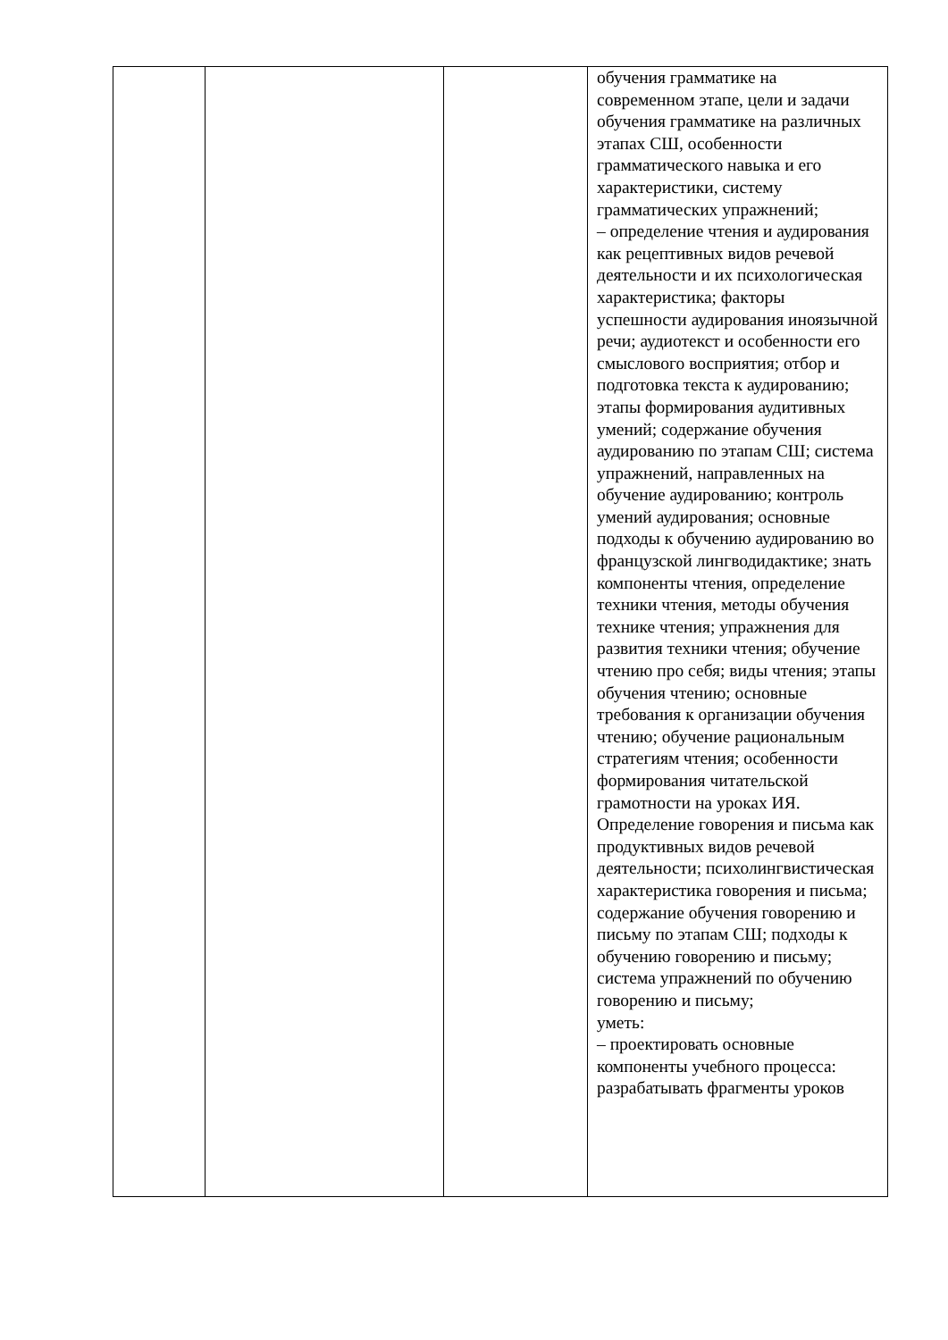| | | | обучения грамматике на современном этапе, цели и задачи обучения грамматике на различных этапах СШ, особенности грамматического навыка и его характеристики, систему грамматических упражнений; – определение чтения и аудирования как рецептивных видов речевой деятельности и их психологическая характеристика; факторы успешности аудирования иноязычной речи; аудиотекст и особенности его смыслового восприятия; отбор и подготовка текста к аудированию; этапы формирования аудитивных умений; содержание обучения аудированию по этапам СШ; система упражнений, направленных на обучение аудированию; контроль умений аудирования; основные подходы к обучению аудированию во французской лингводидактике; знать компоненты чтения, определение техники чтения, методы обучения технике чтения; упражнения для развития техники чтения; обучение чтению про себя; виды чтения; этапы обучения чтению; основные требования к организации обучения чтению; обучение рациональным стратегиям чтения; особенности формирования читательской грамотности на уроках ИЯ. Определение говорения и письма как продуктивных видов речевой деятельности; психолингвистическая характеристика говорения и письма; содержание обучения говорению и письму по этапам СШ; подходы к обучению говорению и письму; система упражнений по обучению говорению и письму; уметь: – проектировать основные компоненты учебного процесса: разрабатывать фрагменты уроков |